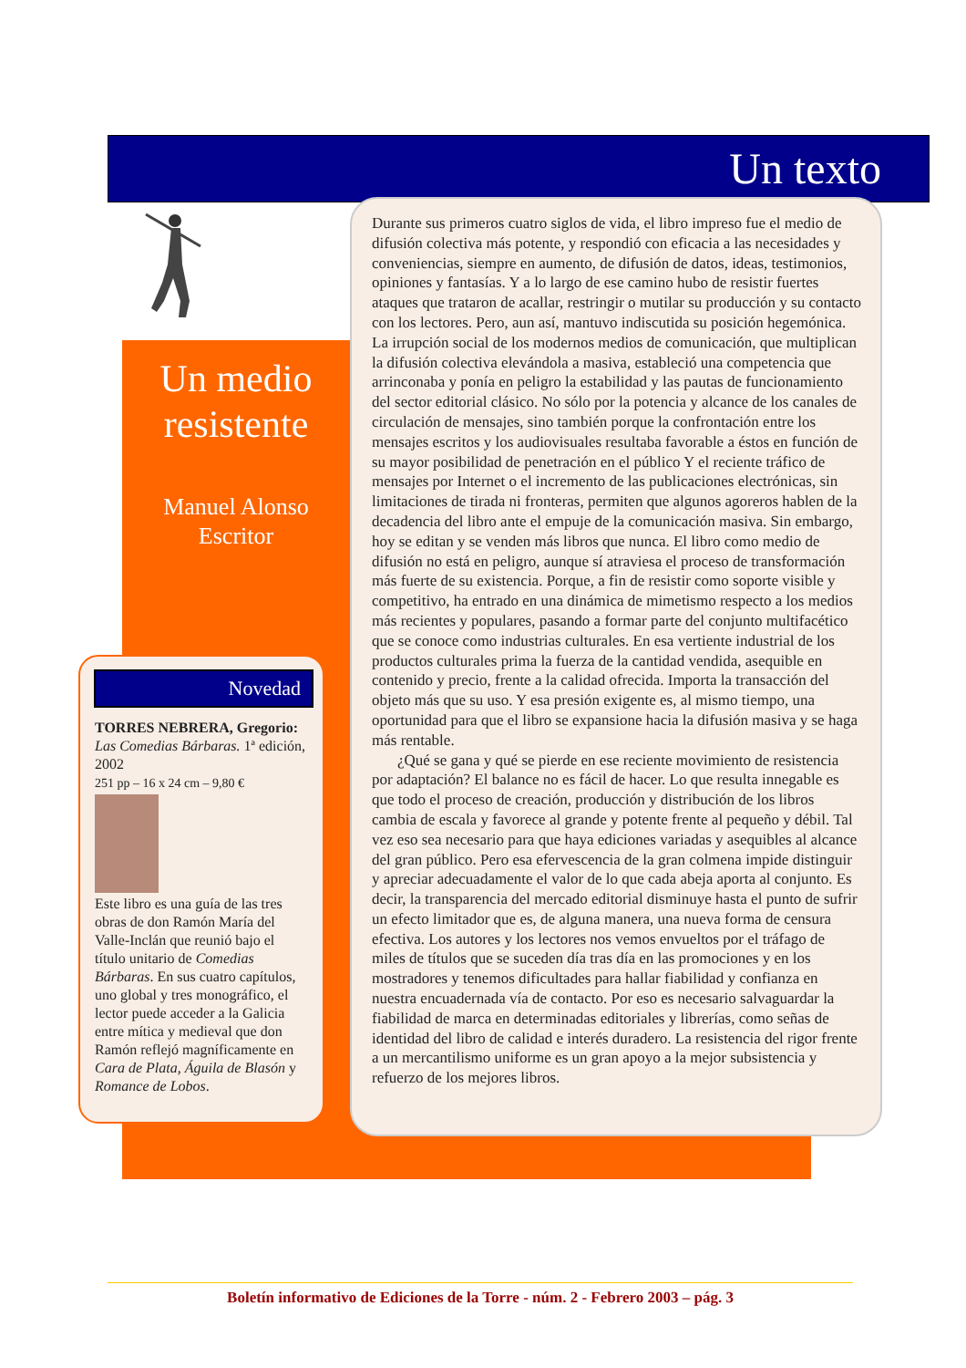Un texto
Un medio resistente
Manuel Alonso
Escritor
Novedad
TORRES NEBRERA, Gregorio: Las Comedias Bárbaras. 1ª edición, 2002
251 pp – 16 x 24 cm – 9,80 €
Este libro es una guía de las tres obras de don Ramón María del Valle-Inclán que reunió bajo el título unitario de Comedias Bárbaras. En sus cuatro capítulos, uno global y tres monográfico, el lector puede acceder a la Galicia entre mítica y medieval que don Ramón reflejó magníficamente en Cara de Plata, Águila de Blasón y Romance de Lobos.
Durante sus primeros cuatro siglos de vida, el libro impreso fue el medio de difusión colectiva más potente, y respondió con eficacia a las necesidades y conveniencias, siempre en aumento, de difusión de datos, ideas, testimonios, opiniones y fantasías. Y a lo largo de ese camino hubo de resistir fuertes ataques que trataron de acallar, restringir o mutilar su producción y su contacto con los lectores. Pero, aun así, mantuvo indiscutida su posición hegemónica. La irrupción social de los modernos medios de comunicación, que multiplican la difusión colectiva elevándola a masiva, estableció una competencia que arrinconaba y ponía en peligro la estabilidad y las pautas de funcionamiento del sector editorial clásico. No sólo por la potencia y alcance de los canales de circulación de mensajes, sino también porque la confrontación entre los mensajes escritos y los audiovisuales resultaba favorable a éstos en función de su mayor posibilidad de penetración en el público Y el reciente tráfico de mensajes por Internet o el incremento de las publicaciones electrónicas, sin limitaciones de tirada ni fronteras, permiten que algunos agoreros hablen de la decadencia del libro ante el empuje de la comunicación masiva. Sin embargo, hoy se editan y se venden más libros que nunca. El libro como medio de difusión no está en peligro, aunque sí atraviesa el proceso de transformación más fuerte de su existencia. Porque, a fin de resistir como soporte visible y competitivo, ha entrado en una dinámica de mimetismo respecto a los medios más recientes y populares, pasando a formar parte del conjunto multifacético que se conoce como industrias culturales. En esa vertiente industrial de los productos culturales prima la fuerza de la cantidad vendida, asequible en contenido y precio, frente a la calidad ofrecida. Importa la transacción del objeto más que su uso. Y esa presión exigente es, al mismo tiempo, una oportunidad para que el libro se expansione hacia la difusión masiva y se haga más rentable.
¿Qué se gana y qué se pierde en ese reciente movimiento de resistencia por adaptación? El balance no es fácil de hacer. Lo que resulta innegable es que todo el proceso de creación, producción y distribución de los libros cambia de escala y favorece al grande y potente frente al pequeño y débil. Tal vez eso sea necesario para que haya ediciones variadas y asequibles al alcance del gran público. Pero esa efervescencia de la gran colmena impide distinguir y apreciar adecuadamente el valor de lo que cada abeja aporta al conjunto. Es decir, la transparencia del mercado editorial disminuye hasta el punto de sufrir un efecto limitador que es, de alguna manera, una nueva forma de censura efectiva. Los autores y los lectores nos vemos envueltos por el tráfago de miles de títulos que se suceden día tras día en las promociones y en los mostradores y tenemos dificultades para hallar fiabilidad y confianza en nuestra encuadernada vía de contacto. Por eso es necesario salvaguardar la fiabilidad de marca en determinadas editoriales y librerías, como señas de identidad del libro de calidad e interés duradero. La resistencia del rigor frente a un mercantilismo uniforme es un gran apoyo a la mejor subsistencia y refuerzo de los mejores libros.
Boletín informativo de Ediciones de la Torre - núm. 2 - Febrero 2003 – pág. 3